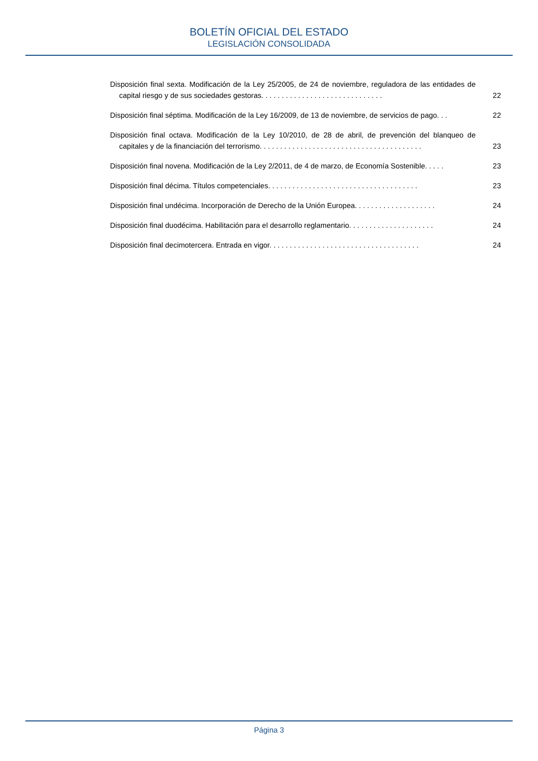BOLETÍN OFICIAL DEL ESTADO
LEGISLACIÓN CONSOLIDADA
Disposición final sexta. Modificación de la Ley 25/2005, de 24 de noviembre, reguladora de las entidades de capital riesgo y de sus sociedades gestoras. . . . . . . . . . . . . . . . . . . . . . . . . . . . . .
22
Disposición final séptima. Modificación de la Ley 16/2009, de 13 de noviembre, de servicios de pago. . .
22
Disposición final octava. Modificación de la Ley 10/2010, de 28 de abril, de prevención del blanqueo de capitales y de la financiación del terrorismo. . . . . . . . . . . . . . . . . . . . . . . . . . . . . . . . . . . . . . . .
23
Disposición final novena. Modificación de la Ley 2/2011, de 4 de marzo, de Economía Sostenible. . . . .
23
Disposición final décima. Títulos competenciales. . . . . . . . . . . . . . . . . . . . . . . . . . . . . . . . . . . . .
23
Disposición final undécima. Incorporación de Derecho de la Unión Europea. . . . . . . . . . . . . . . . . . . .
24
Disposición final duodécima. Habilitación para el desarrollo reglamentario. . . . . . . . . . . . . . . . . . . . .
24
Disposición final decimotercera. Entrada en vigor. . . . . . . . . . . . . . . . . . . . . . . . . . . . . . . . . . . . .
24
Página 3